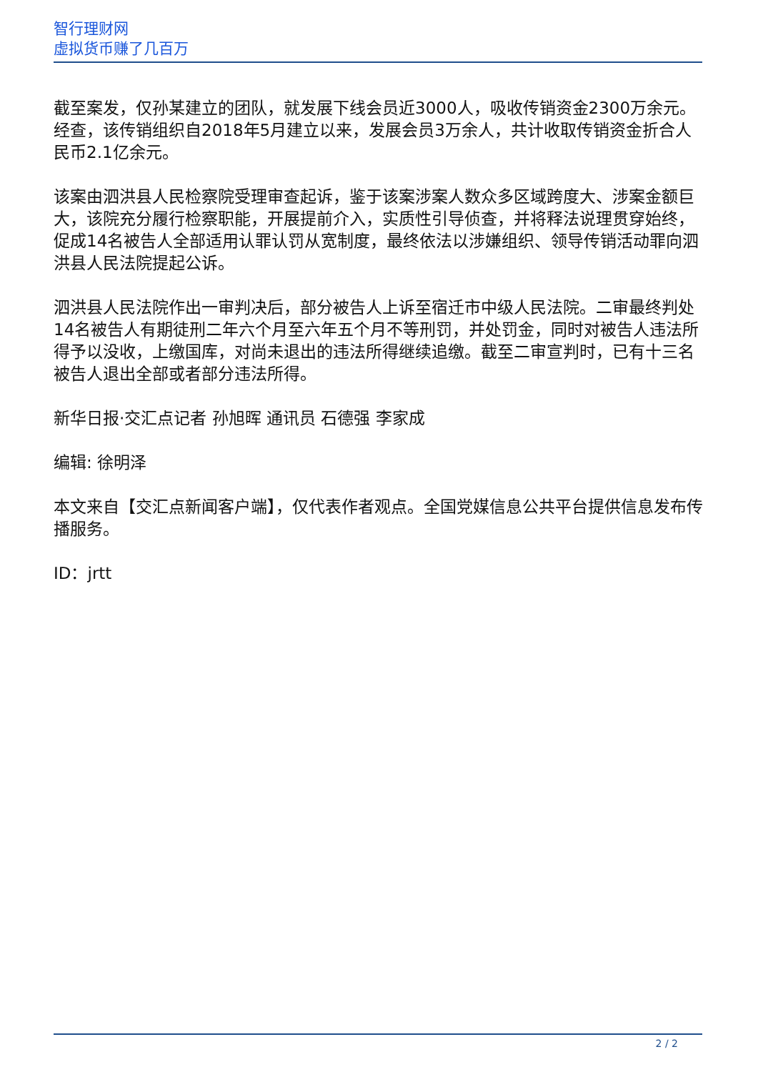智行理财网
虚拟货币赚了几百万
截至案发，仅孙某建立的团队，就发展下线会员近3000人，吸收传销资金2300万余元。经查，该传销组织自2018年5月建立以来，发展会员3万余人，共计收取传销资金折合人民币2.1亿余元。
该案由泗洪县人民检察院受理审查起诉，鉴于该案涉案人数众多区域跨度大、涉案金额巨大，该院充分履行检察职能，开展提前介入，实质性引导侦查，并将释法说理贯穿始终，促成14名被告人全部适用认罪认罚从宽制度，最终依法以涉嫌组织、领导传销活动罪向泗洪县人民法院提起公诉。
泗洪县人民法院作出一审判决后，部分被告人上诉至宿迁市中级人民法院。二审最终判处14名被告人有期徒刑二年六个月至六年五个月不等刑罚，并处罚金，同时对被告人违法所得予以没收，上缴国库，对尚未退出的违法所得继续追缴。截至二审宣判时，已有十三名被告人退出全部或者部分违法所得。
新华日报·交汇点记者 孙旭晖 通讯员 石德强 李家成
编辑: 徐明泽
本文来自【交汇点新闻客户端】，仅代表作者观点。全国党媒信息公共平台提供信息发布传播服务。
ID：jrtt
2 / 2